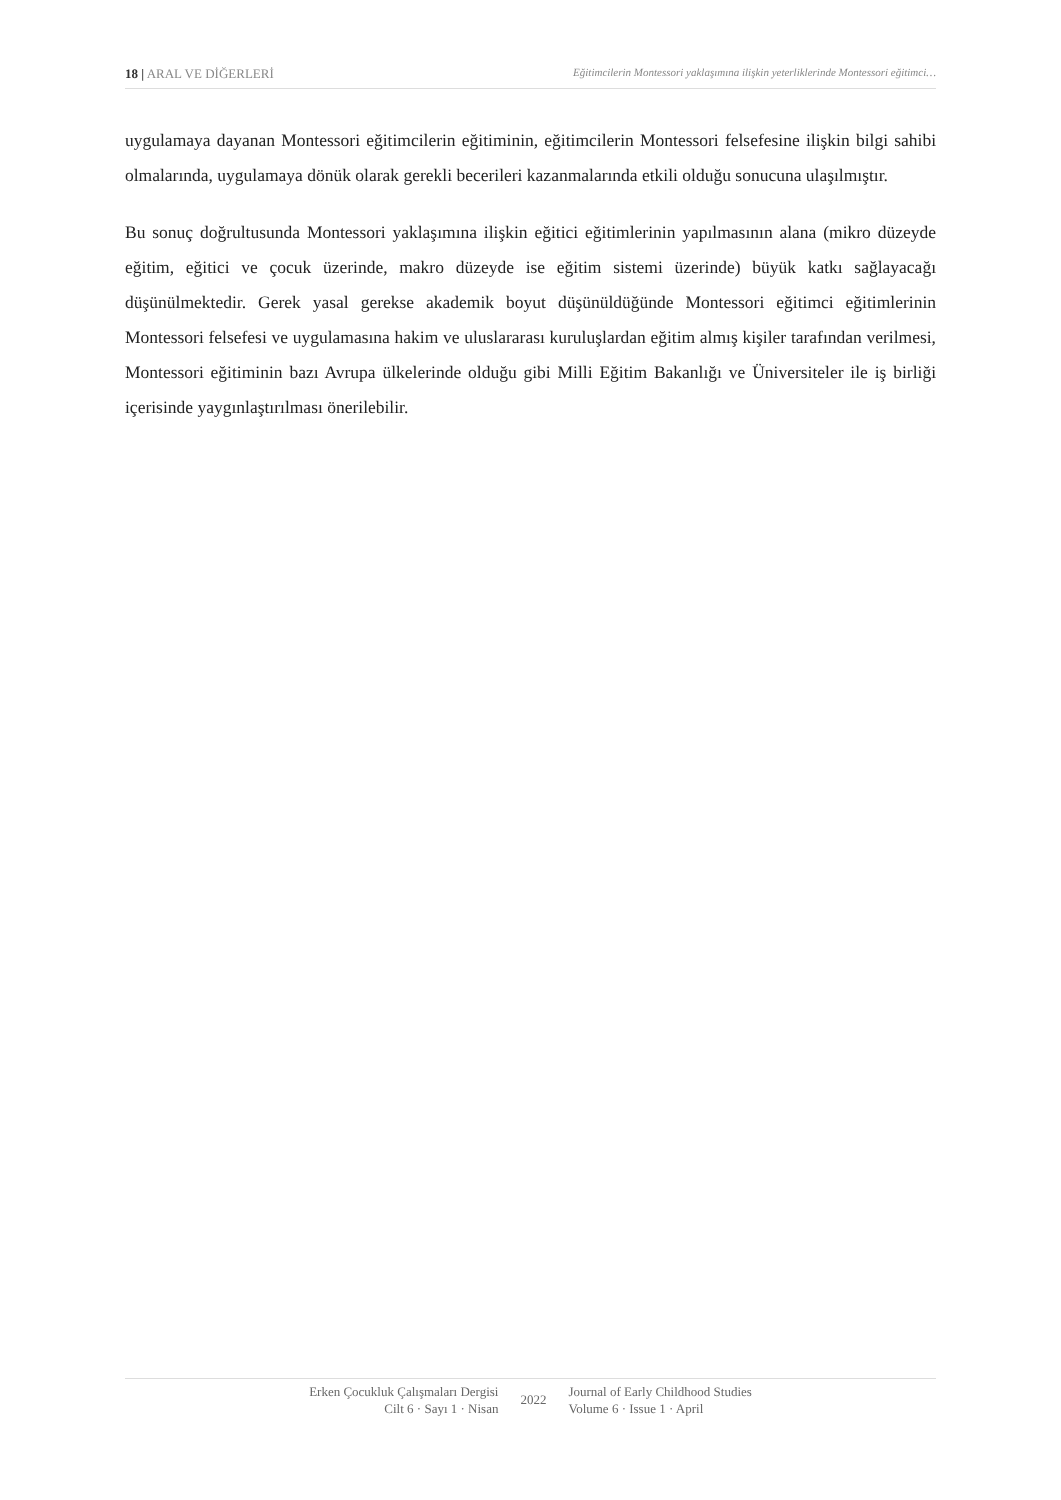18 | ARAL VE DİĞERLERİ Eğitimcilerin Montessori yaklaşımına ilişkin yeterliklerinde Montessori eğitimci…
uygulamaya dayanan Montessori eğitimcilerin eğitiminin, eğitimcilerin Montessori felsefesine ilişkin bilgi sahibi olmalarında, uygulamaya dönük olarak gerekli becerileri kazanmalarında etkili olduğu sonucuna ulaşılmıştır.
Bu sonuç doğrultusunda Montessori yaklaşımına ilişkin eğitici eğitimlerinin yapılmasının alana (mikro düzeyde eğitim, eğitici ve çocuk üzerinde, makro düzeyde ise eğitim sistemi üzerinde) büyük katkı sağlayacağı düşünülmektedir. Gerek yasal gerekse akademik boyut düşünüldüğünde Montessori eğitimci eğitimlerinin Montessori felsefesi ve uygulamasına hakim ve uluslararası kuruluşlardan eğitim almış kişiler tarafından verilmesi, Montessori eğitiminin bazı Avrupa ülkelerinde olduğu gibi Milli Eğitim Bakanlığı ve Üniversiteler ile iş birliği içerisinde yaygınlaştırılması önerilebilir.
Erken Çocukluk Çalışmaları Dergisi
Cilt 6 · Sayı 1 · Nisan
2022
Journal of Early Childhood Studies
Volume 6 · Issue 1 · April